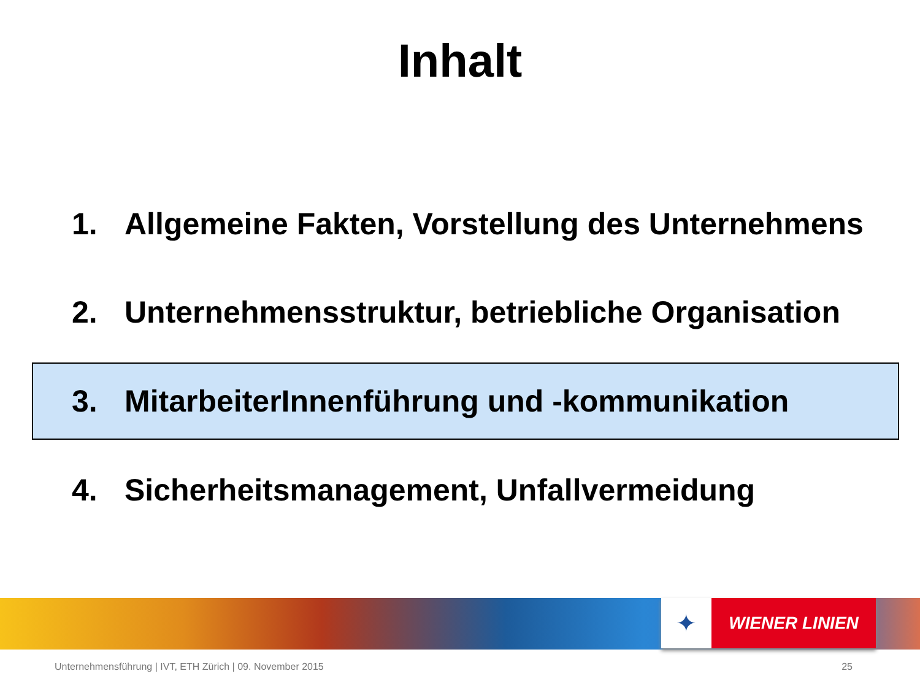Inhalt
1. Allgemeine Fakten, Vorstellung des Unternehmens
2. Unternehmensstruktur, betriebliche Organisation
3. MitarbeiterInnenführung und -kommunikation
4. Sicherheitsmanagement, Unfallvermeidung
✦
WIENER LINIEN
Unternehmensführung | IVT, ETH Zürich | 09. November 2015 25